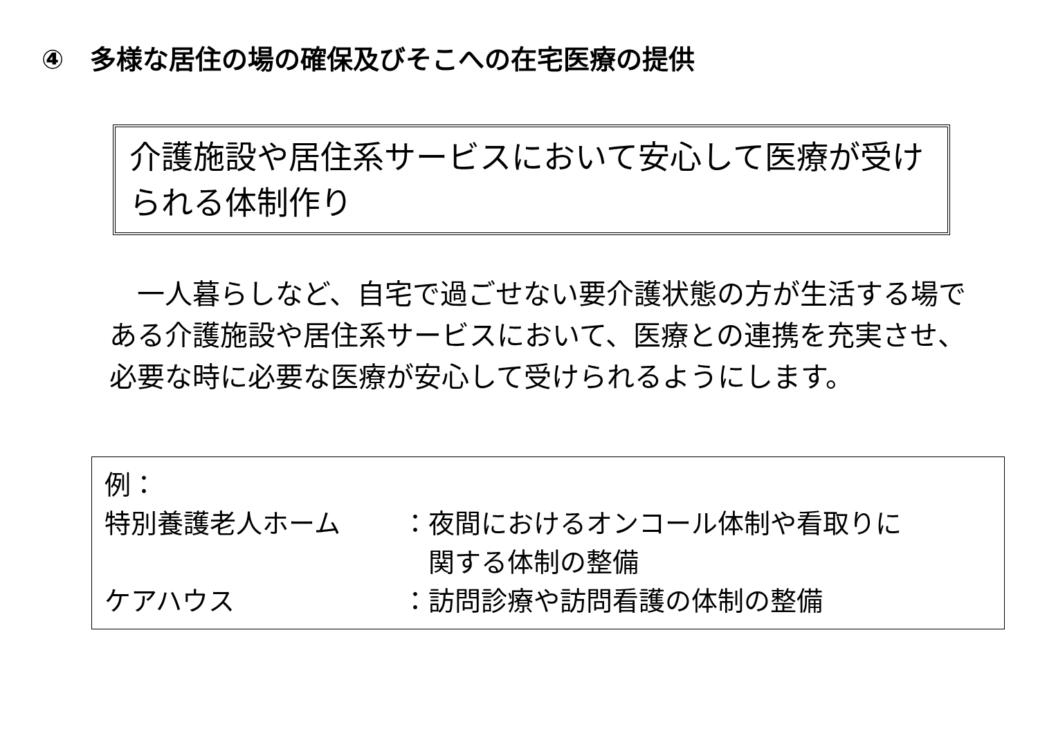④　多様な居住の場の確保及びそこへの在宅医療の提供
介護施設や居住系サービスにおいて安心して医療が受けられる体制作り
　一人暮らしなど、自宅で過ごせない要介護状態の方が生活する場である介護施設や居住系サービスにおいて、医療との連携を充実させ、必要な時に必要な医療が安心して受けられるようにします。
例：
特別養護老人ホーム ：夜間におけるオンコール体制や看取りに
　関する体制の整備
ケアハウス ：訪問診療や訪問看護の体制の整備